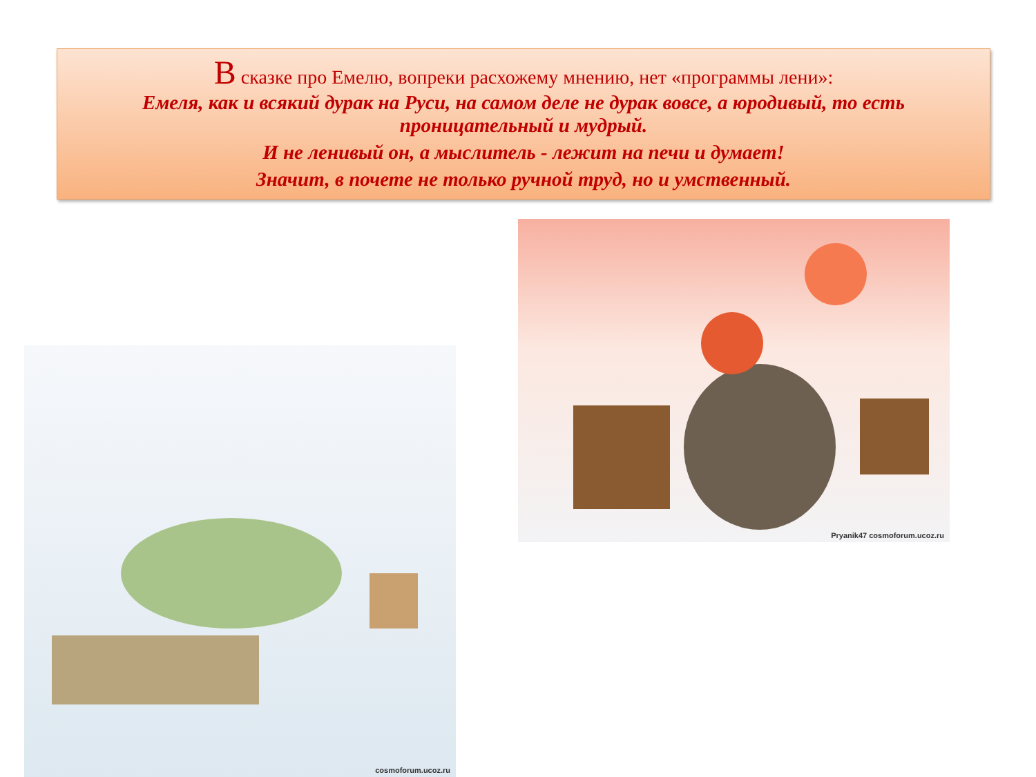В сказке про Емелю, вопреки расхожему мнению, нет «программы лени»:
Емеля, как и всякий дурак на Руси, на самом деле не дурак вовсе, а юродивый, то есть проницательный и мудрый.
И не ленивый он, а мыслитель - лежит на печи и думает!
Значит, в почете не только ручной труд, но и умственный.
cosmoforum.ucoz.ru
Pryanik47 cosmoforum.ucoz.ru